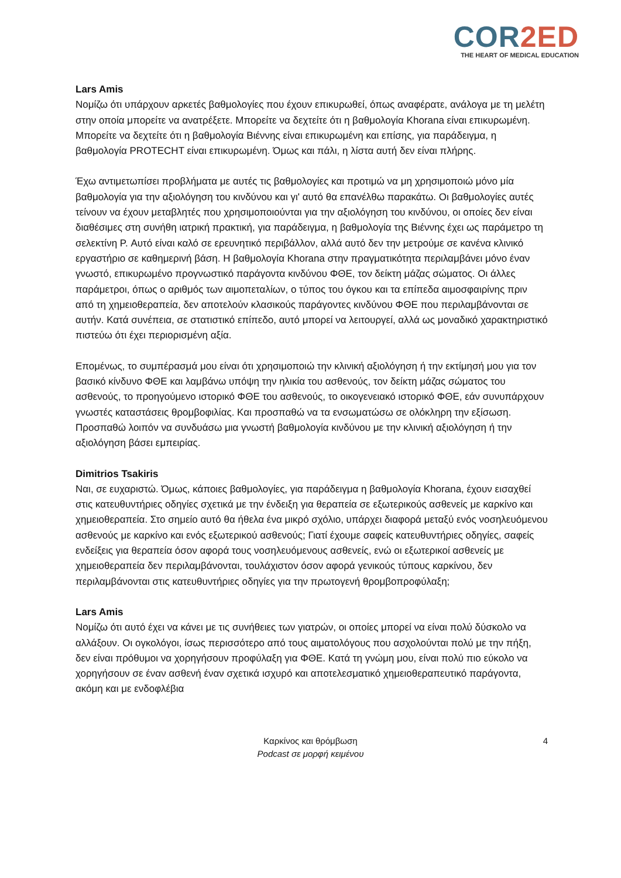COR2ED
THE HEART OF MEDICAL EDUCATION
Lars Amis
Νομίζω ότι υπάρχουν αρκετές βαθμολογίες που έχουν επικυρωθεί, όπως αναφέρατε, ανάλογα με τη μελέτη στην οποία μπορείτε να ανατρέξετε. Μπορείτε να δεχτείτε ότι η βαθμολογία Khorana είναι επικυρωμένη. Μπορείτε να δεχτείτε ότι η βαθμολογία Βιέννης είναι επικυρωμένη και επίσης, για παράδειγμα, η βαθμολογία PROTECHT είναι επικυρωμένη. Όμως και πάλι, η λίστα αυτή δεν είναι πλήρης.
Έχω αντιμετωπίσει προβλήματα με αυτές τις βαθμολογίες και προτιμώ να μη χρησιμοποιώ μόνο μία βαθμολογία για την αξιολόγηση του κινδύνου και γι' αυτό θα επανέλθω παρακάτω. Οι βαθμολογίες αυτές τείνουν να έχουν μεταβλητές που χρησιμοποιούνται για την αξιολόγηση του κινδύνου, οι οποίες δεν είναι διαθέσιμες στη συνήθη ιατρική πρακτική, για παράδειγμα, η βαθμολογία της Βιέννης έχει ως παράμετρο τη σελεκτίνη P. Αυτό είναι καλό σε ερευνητικό περιβάλλον, αλλά αυτό δεν την μετρούμε σε κανένα κλινικό εργαστήριο σε καθημερινή βάση. Η βαθμολογία Khorana στην πραγματικότητα περιλαμβάνει μόνο έναν γνωστό, επικυρωμένο προγνωστικό παράγοντα κινδύνου ΦΘΕ, τον δείκτη μάζας σώματος. Οι άλλες παράμετροι, όπως ο αριθμός των αιμοπεταλίων, ο τύπος του όγκου και τα επίπεδα αιμοσφαιρίνης πριν από τη χημειοθεραπεία, δεν αποτελούν κλασικούς παράγοντες κινδύνου ΦΘΕ που περιλαμβάνονται σε αυτήν. Κατά συνέπεια, σε στατιστικό επίπεδο, αυτό μπορεί να λειτουργεί, αλλά ως μοναδικό χαρακτηριστικό πιστεύω ότι έχει περιορισμένη αξία.
Επομένως, το συμπέρασμά μου είναι ότι χρησιμοποιώ την κλινική αξιολόγηση ή την εκτίμησή μου για τον βασικό κίνδυνο ΦΘΕ και λαμβάνω υπόψη την ηλικία του ασθενούς, τον δείκτη μάζας σώματος του ασθενούς, το προηγούμενο ιστορικό ΦΘΕ του ασθενούς, το οικογενειακό ιστορικό ΦΘΕ, εάν συνυπάρχουν γνωστές καταστάσεις θρομβοφιλίας. Και προσπαθώ να τα ενσωματώσω σε ολόκληρη την εξίσωση. Προσπαθώ λοιπόν να συνδυάσω μια γνωστή βαθμολογία κινδύνου με την κλινική αξιολόγηση ή την αξιολόγηση βάσει εμπειρίας.
Dimitrios Tsakiris
Ναι, σε ευχαριστώ. Όμως, κάποιες βαθμολογίες, για παράδειγμα η βαθμολογία Khorana, έχουν εισαχθεί στις κατευθυντήριες οδηγίες σχετικά με την ένδειξη για θεραπεία σε εξωτερικούς ασθενείς με καρκίνο και χημειοθεραπεία. Στο σημείο αυτό θα ήθελα ένα μικρό σχόλιο, υπάρχει διαφορά μεταξύ ενός νοσηλευόμενου ασθενούς με καρκίνο και ενός εξωτερικού ασθενούς; Γιατί έχουμε σαφείς κατευθυντήριες οδηγίες, σαφείς ενδείξεις για θεραπεία όσον αφορά τους νοσηλευόμενους ασθενείς, ενώ οι εξωτερικοί ασθενείς με χημειοθεραπεία δεν περιλαμβάνονται, τουλάχιστον όσον αφορά γενικούς τύπους καρκίνου, δεν περιλαμβάνονται στις κατευθυντήριες οδηγίες για την πρωτογενή θρομβοπροφύλαξη;
Lars Amis
Νομίζω ότι αυτό έχει να κάνει με τις συνήθειες των γιατρών, οι οποίες μπορεί να είναι πολύ δύσκολο να αλλάξουν. Οι ογκολόγοι, ίσως περισσότερο από τους αιματολόγους που ασχολούνται πολύ με την πήξη, δεν είναι πρόθυμοι να χορηγήσουν προφύλαξη για ΦΘΕ. Κατά τη γνώμη μου, είναι πολύ πιο εύκολο να χορηγήσουν σε έναν ασθενή έναν σχετικά ισχυρό και αποτελεσματικό χημειοθεραπευτικό παράγοντα, ακόμη και με ενδοφλέβια
Καρκίνος και θρόμβωση
Podcast σε μορφή κειμένου
4